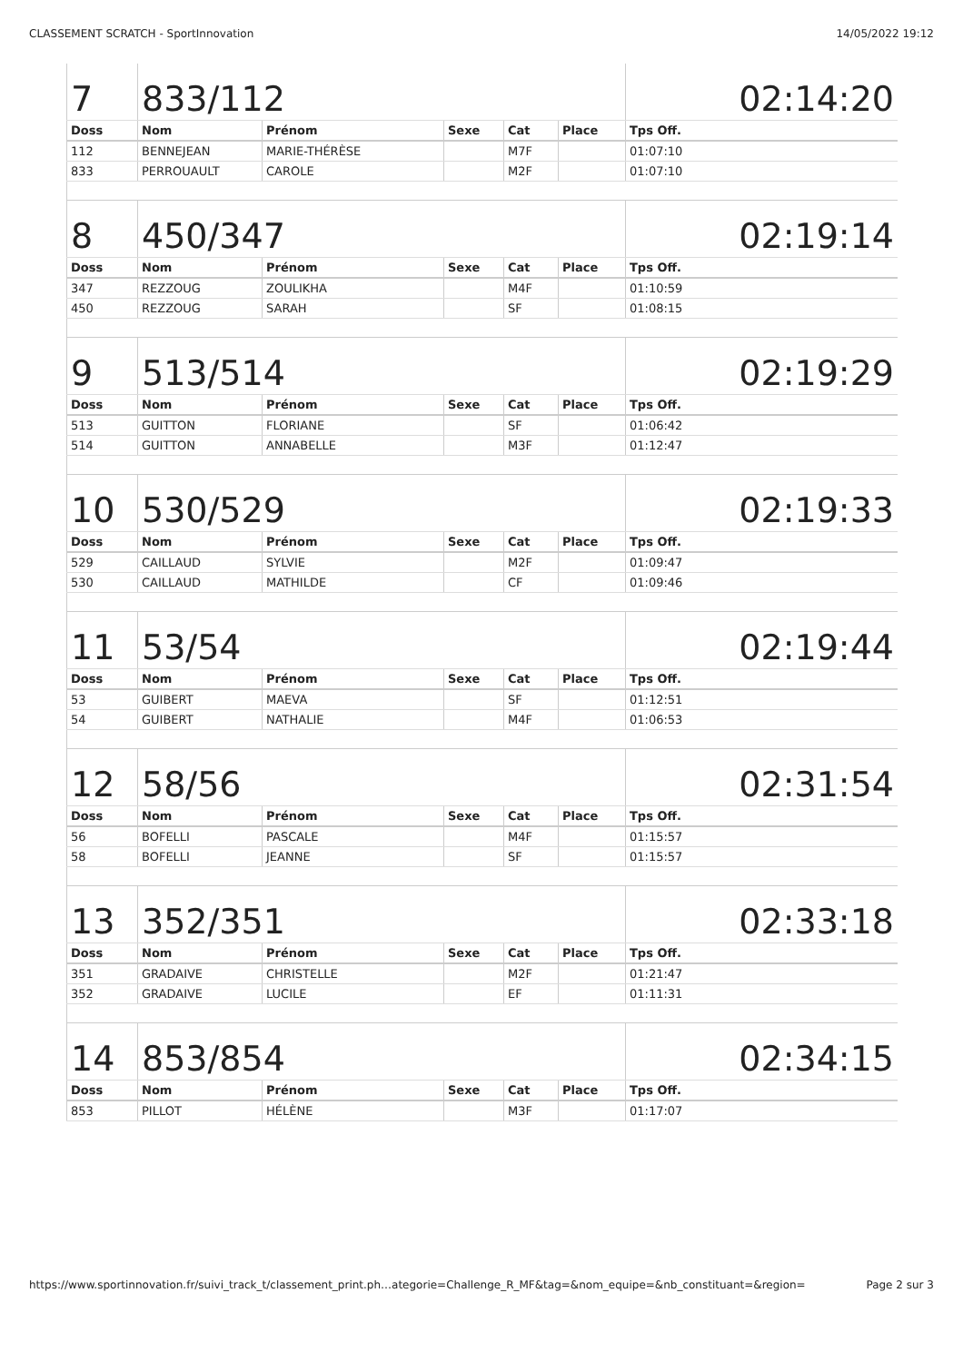CLASSEMENT SCRATCH - SportInnovation 14/05/2022 19:12
| 7 | 833/112 | | | | | 02:14:20 |
| Doss | Nom | Prénom | Sexe | Cat | Place | Tps Off. |
| 112 | BENNEJEAN | MARIE-THÉRÈSE | | M7F | | 01:07:10 |
| 833 | PERROUAULT | CAROLE | | M2F | | 01:07:10 |
| 8 | 450/347 | | | | | 02:19:14 |
| Doss | Nom | Prénom | Sexe | Cat | Place | Tps Off. |
| 347 | REZZOUG | ZOULIKHA | | M4F | | 01:10:59 |
| 450 | REZZOUG | SARAH | | SF | | 01:08:15 |
| 9 | 513/514 | | | | | 02:19:29 |
| Doss | Nom | Prénom | Sexe | Cat | Place | Tps Off. |
| 513 | GUITTON | FLORIANE | | SF | | 01:06:42 |
| 514 | GUITTON | ANNABELLE | | M3F | | 01:12:47 |
| 10 | 530/529 | | | | | 02:19:33 |
| Doss | Nom | Prénom | Sexe | Cat | Place | Tps Off. |
| 529 | CAILLAUD | SYLVIE | | M2F | | 01:09:47 |
| 530 | CAILLAUD | MATHILDE | | CF | | 01:09:46 |
| 11 | 53/54 | | | | | 02:19:44 |
| Doss | Nom | Prénom | Sexe | Cat | Place | Tps Off. |
| 53 | GUIBERT | MAEVA | | SF | | 01:12:51 |
| 54 | GUIBERT | NATHALIE | | M4F | | 01:06:53 |
| 12 | 58/56 | | | | | 02:31:54 |
| Doss | Nom | Prénom | Sexe | Cat | Place | Tps Off. |
| 56 | BOFELLI | PASCALE | | M4F | | 01:15:57 |
| 58 | BOFELLI | JEANNE | | SF | | 01:15:57 |
| 13 | 352/351 | | | | | 02:33:18 |
| Doss | Nom | Prénom | Sexe | Cat | Place | Tps Off. |
| 351 | GRADAIVE | CHRISTELLE | | M2F | | 01:21:47 |
| 352 | GRADAIVE | LUCILE | | EF | | 01:11:31 |
| 14 | 853/854 | | | | | 02:34:15 |
| Doss | Nom | Prénom | Sexe | Cat | Place | Tps Off. |
| 853 | PILLOT | HÉLÈNE | | M3F | | 01:17:07 |
https://www.sportinnovation.fr/suivi_track_t/classement_print.ph…ategorie=Challenge_R_MF&tag=&nom_equipe=&nb_constituant=&region= Page 2 sur 3